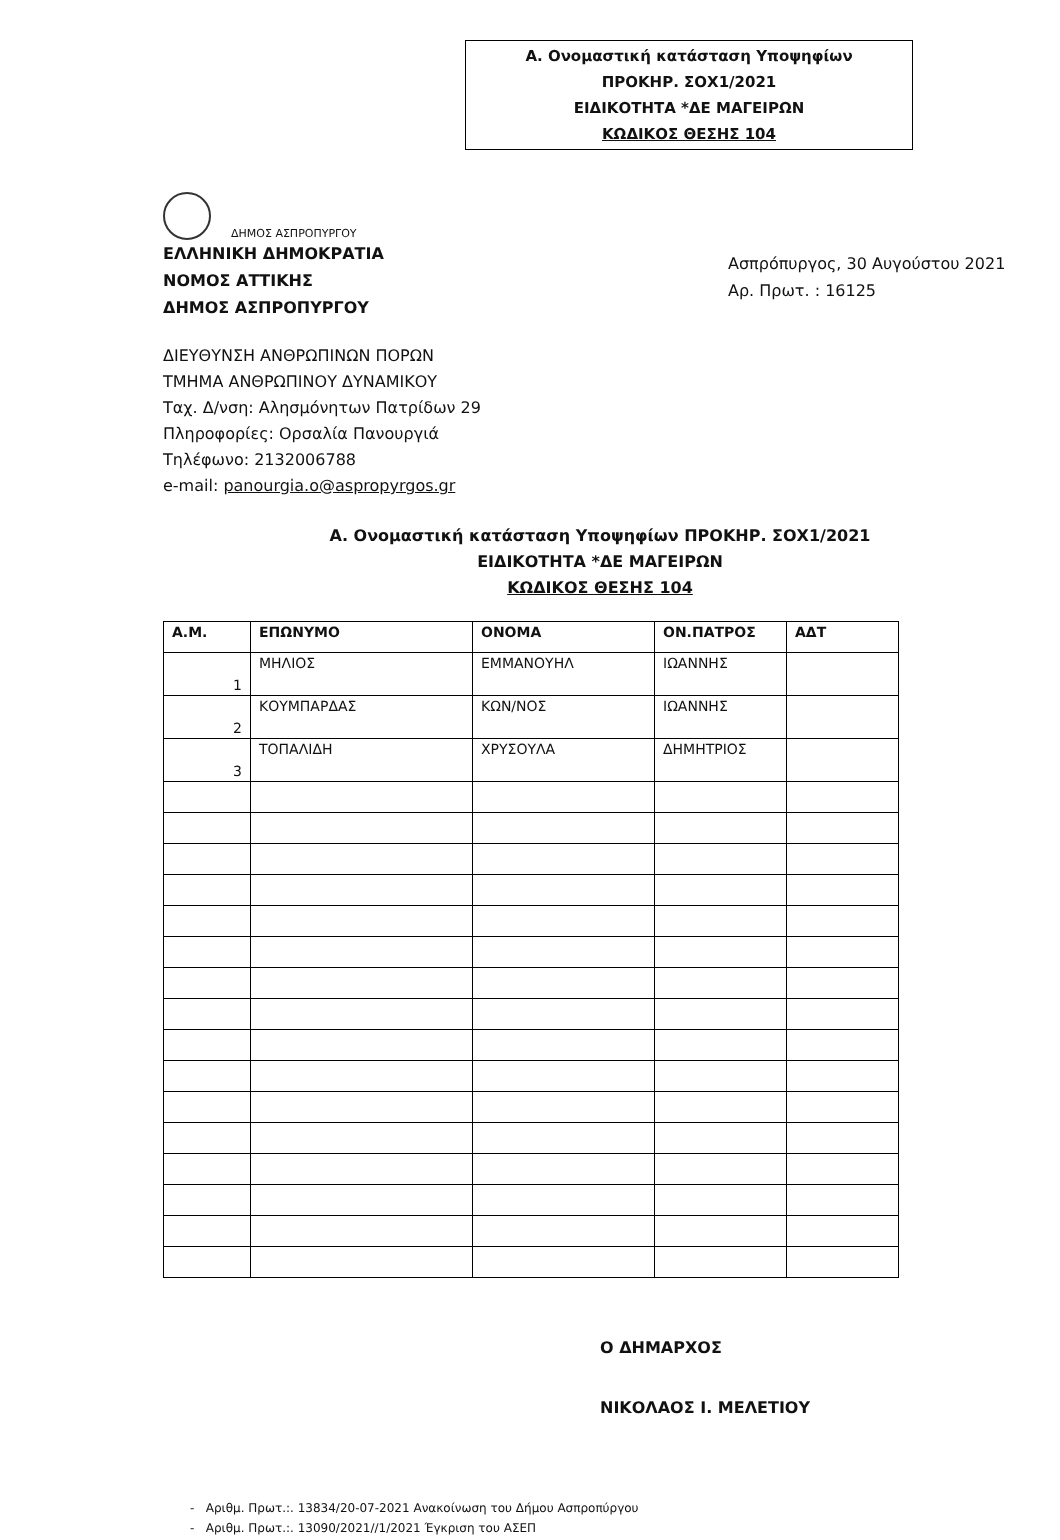Α. Ονομαστική κατάσταση Υποψηφίων
ΠΡΟΚΗΡ. ΣΟΧ1/2021
ΕΙΔΙΚΟΤΗΤΑ *ΔΕ ΜΑΓΕΙΡΩΝ
ΚΩΔΙΚΟΣ ΘΕΣΗΣ 104
ΔΗΜΟΣ ΑΣΠΡΟΠΥΡΓΟΥ
ΕΛΛΗΝΙΚΗ ΔΗΜΟΚΡΑΤΙΑ
ΝΟΜΟΣ ΑΤΤΙΚΗΣ
ΔΗΜΟΣ ΑΣΠΡΟΠΥΡΓΟΥ
Ασπρόπυργος, 30 Αυγούστου 2021
Αρ. Πρωτ. : 16125
ΔΙΕΥΘΥΝΣΗ ΑΝΘΡΩΠΙΝΩΝ ΠΟΡΩΝ
ΤΜΗΜΑ ΑΝΘΡΩΠΙΝΟΥ ΔΥΝΑΜΙΚΟΥ
Ταχ. Δ/νση: Αλησμόνητων Πατρίδων 29
Πληροφορίες: Ορσαλία Πανουργιά
Τηλέφωνο: 2132006788
e-mail: panourgia.o@aspropyrgos.gr
Α. Ονομαστική κατάσταση Υποψηφίων ΠΡΟΚΗΡ. ΣΟΧ1/2021
ΕΙΔΙΚΟΤΗΤΑ *ΔΕ ΜΑΓΕΙΡΩΝ
ΚΩΔΙΚΟΣ ΘΕΣΗΣ 104
| Α.Μ. | ΕΠΩΝΥΜΟ | ΟΝΟΜΑ | ΟΝ.ΠΑΤΡΟΣ | ΑΔΤ |
| --- | --- | --- | --- | --- |
| 1 | ΜΗΛΙΟΣ | ΕΜΜΑΝΟΥΗΛ | ΙΩΑΝΝΗΣ | |
| 2 | ΚΟΥΜΠΑΡΔΑΣ | ΚΩΝ/ΝΟΣ | ΙΩΑΝΝΗΣ | |
| 3 | ΤΟΠΑΛΙΔΗ | ΧΡΥΣΟΥΛΑ | ΔΗΜΗΤΡΙΟΣ | |
Ο ΔΗΜΑΡΧΟΣ
ΝΙΚΟΛΑΟΣ Ι. ΜΕΛΕΤΙΟΥ
- Αριθμ. Πρωτ.:. 13834/20-07-2021 Ανακοίνωση του Δήμου Ασπροπύργου
- Αριθμ. Πρωτ.:. 13090/2021//1/2021 Έγκριση του ΑΣΕΠ